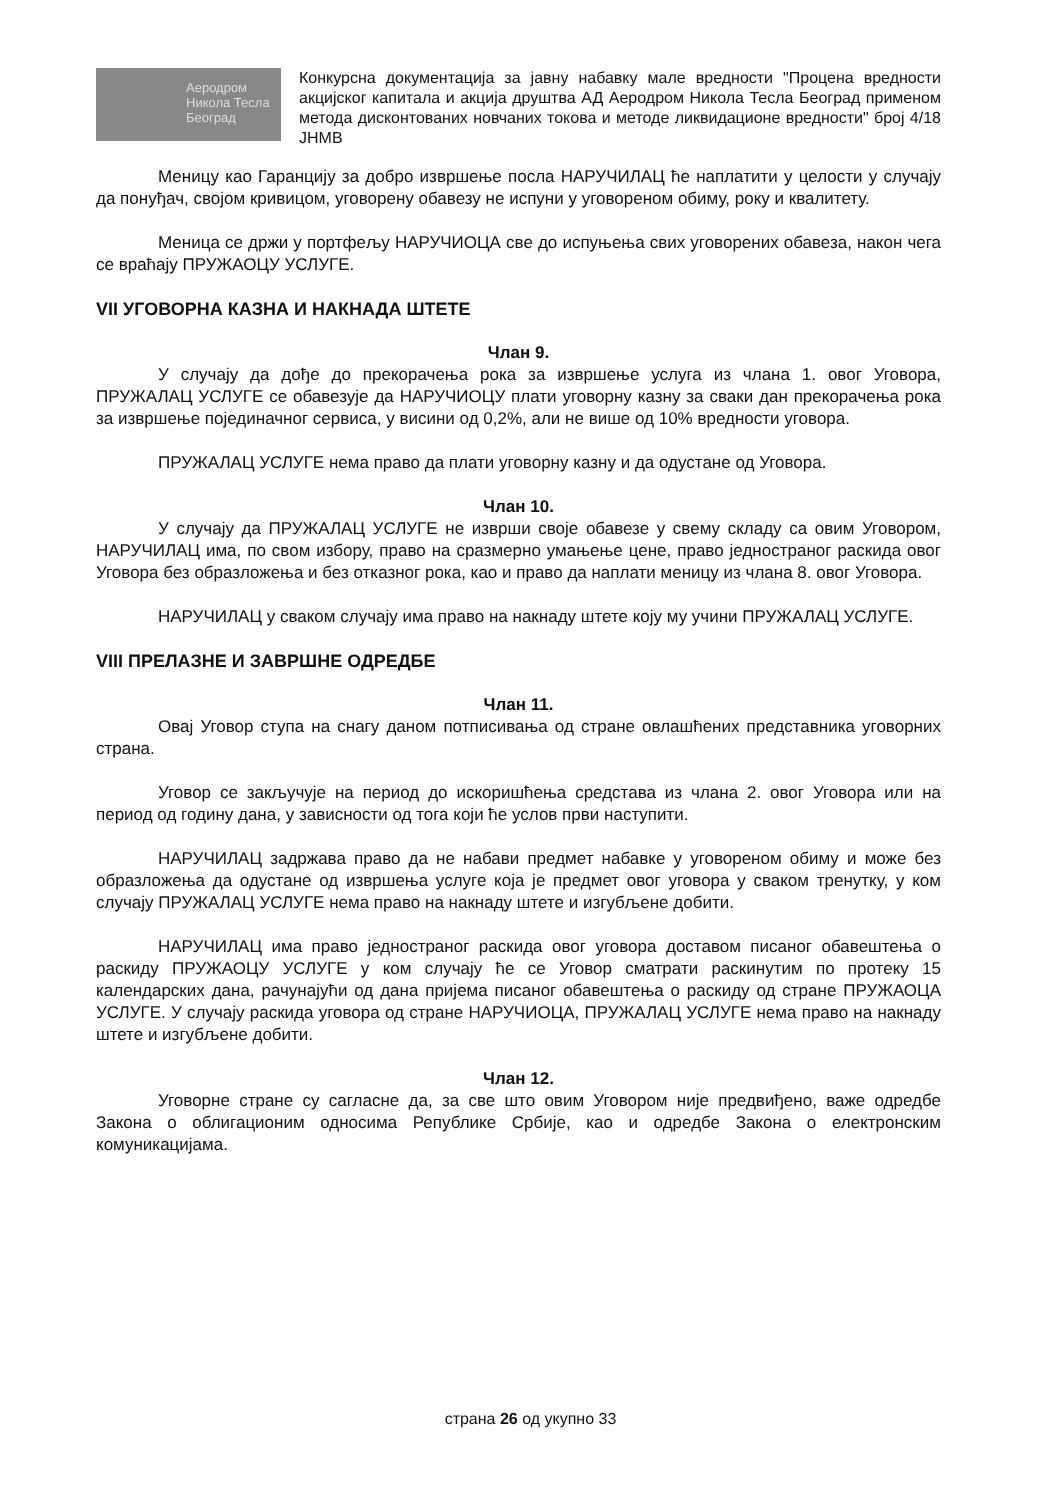Аеродром Никола Тесла Београд
Конкурсна документација за јавну набавку мале вредности "Процена вредности акцијског капитала и акција друштва АД Аеродром Никола Тесла Београд применом метода дисконтованих новчаних токова и методе ликвидационе вредности" број 4/18 ЈНМВ
Меницу као Гаранцију за добро извршење посла НАРУЧИЛАЦ ће наплатити у целости у случају да понуђач, својом кривицом, уговорену обавезу не испуни у уговореном обиму, року и квалитету.
Меница се држи у портфељу НАРУЧИОЦА све до испуњења свих уговорених обавеза, након чега се враћају ПРУЖАОЦУ УСЛУГЕ.
VII УГОВОРНА КАЗНА И НАКНАДА ШТЕТЕ
Члан 9.
У случају да дође до прекорачења рока за извршење услуга из члана 1. овог Уговора, ПРУЖАЛАЦ УСЛУГЕ се обавезује да НАРУЧИОЦУ плати уговорну казну за сваки дан прекорачења рока за извршење појединачног сервиса, у висини од 0,2%, али не више од 10% вредности уговора.
ПРУЖАЛАЦ УСЛУГЕ нема право да плати уговорну казну и да одустане од Уговора.
Члан 10.
У случају да ПРУЖАЛАЦ УСЛУГЕ не изврши своје обавезе у свему складу са овим Уговором, НАРУЧИЛАЦ има, по свом избору, право на сразмерно умањење цене, право једностраног раскида овог Уговора без образложења и без отказног рока, као и право да наплати меницу из члана 8. овог Уговора.
НАРУЧИЛАЦ у сваком случају има право на накнаду штете коју му учини ПРУЖАЛАЦ УСЛУГЕ.
VIII ПРЕЛАЗНЕ И ЗАВРШНЕ ОДРЕДБЕ
Члан 11.
Овај Уговор ступа на снагу даном потписивања од стране овлашћених представника уговорних страна.
Уговор се закључује на период до искоришћења средстава из члана 2. овог Уговора или на период од годину дана, у зависности од тога који ће услов први наступити.
НАРУЧИЛАЦ задржава право да не набави предмет набавке у уговореном обиму и може без образложења да одустане од извршења услуге која је предмет овог уговора у сваком тренутку, у ком случају ПРУЖАЛАЦ УСЛУГЕ нема право на накнаду штете и изгубљене добити.
НАРУЧИЛАЦ има право једностраног раскида овог уговора доставом писаног обавештења о раскиду ПРУЖАОЦУ УСЛУГЕ у ком случају ће се Уговор сматрати раскинутим по протеку 15 календарских дана, рачунајући од дана пријема писаног обавештења о раскиду од стране ПРУЖАОЦА УСЛУГЕ. У случају раскида уговора од стране НАРУЧИОЦА, ПРУЖАЛАЦ УСЛУГЕ нема право на накнаду штете и изгубљене добити.
Члан 12.
Уговорне стране су сагласне да, за све што овим Уговором није предвиђено, важе одредбе Закона о облигационим односима Републике Србије, као и одредбе Закона о електронским комуникацијама.
страна 26 од укупно 33